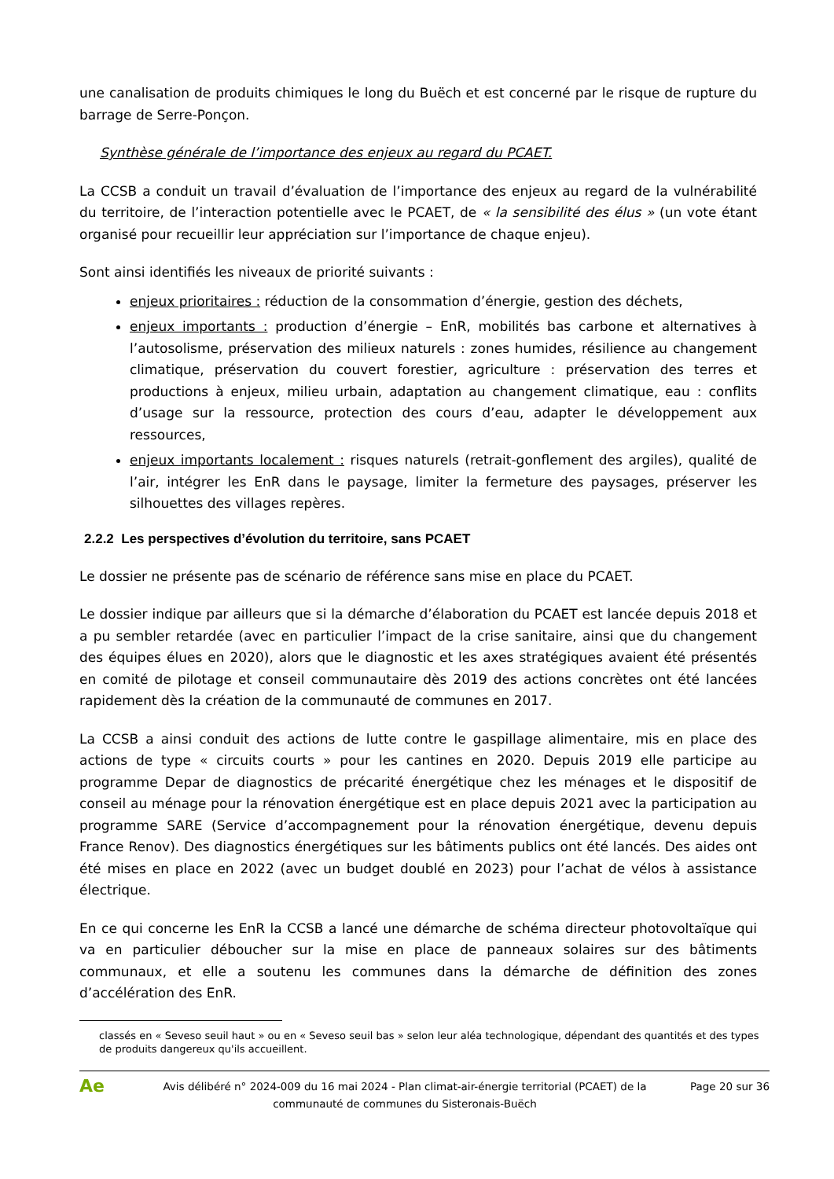une canalisation de produits chimiques le long du Buëch et est concerné par le risque de rupture du barrage de Serre-Ponçon.
Synthèse générale de l’importance des enjeux au regard du PCAET.
La CCSB a conduit un travail d’évaluation de l’importance des enjeux au regard de la vulnérabilité du territoire, de l’interaction potentielle avec le PCAET, de « la sensibilité des élus » (un vote étant organisé pour recueillir leur appréciation sur l’importance de chaque enjeu).
Sont ainsi identifiés les niveaux de priorité suivants :
enjeux prioritaires : réduction de la consommation d’énergie, gestion des déchets,
enjeux importants : production d’énergie – EnR, mobilités bas carbone et alternatives à l’autosolisme, préservation des milieux naturels : zones humides, résilience au changement climatique, préservation du couvert forestier, agriculture : préservation des terres et productions à enjeux, milieu urbain, adaptation au changement climatique, eau : conflits d’usage sur la ressource, protection des cours d’eau, adapter le développement aux ressources,
enjeux importants localement : risques naturels (retrait-gonflement des argiles), qualité de l’air, intégrer les EnR dans le paysage, limiter la fermeture des paysages, préserver les silhouettes des villages repères.
2.2.2 Les perspectives d’évolution du territoire, sans PCAET
Le dossier ne présente pas de scénario de référence sans mise en place du PCAET.
Le dossier indique par ailleurs que si la démarche d’élaboration du PCAET est lancée depuis 2018 et a pu sembler retardée (avec en particulier l’impact de la crise sanitaire, ainsi que du changement des équipes élues en 2020), alors que le diagnostic et les axes stratégiques avaient été présentés en comité de pilotage et conseil communautaire dès 2019 des actions concrètes ont été lancées rapidement dès la création de la communauté de communes en 2017.
La CCSB a ainsi conduit des actions de lutte contre le gaspillage alimentaire, mis en place des actions de type « circuits courts » pour les cantines en 2020. Depuis 2019 elle participe au programme Depar de diagnostics de précarité énergétique chez les ménages et le dispositif de conseil au ménage pour la rénovation énergétique est en place depuis 2021 avec la participation au programme SARE (Service d’accompagnement pour la rénovation énergétique, devenu depuis France Renov). Des diagnostics énergétiques sur les bâtiments publics ont été lancés. Des aides ont été mises en place en 2022 (avec un budget doublé en 2023) pour l’achat de vélos à assistance électrique.
En ce qui concerne les EnR la CCSB a lancé une démarche de schéma directeur photovoltaïque qui va en particulier déboucher sur la mise en place de panneaux solaires sur des bâtiments communaux, et elle a soutenu les communes dans la démarche de définition des zones d’accélération des EnR.
classés en « Seveso seuil haut » ou en « Seveso seuil bas » selon leur aléa technologique, dépendant des quantités et des types de produits dangereux qu'ils accueillent.
Ae
Avis délibéré n° 2024-009 du 16 mai 2024 - Plan climat-air-énergie territorial (PCAET) de la communauté de communes du Sisteronais-Buëch
Page 20 sur 36